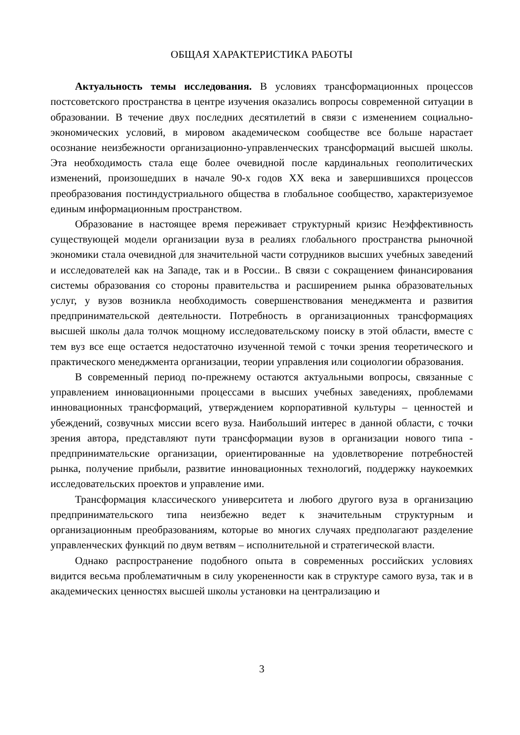ОБЩАЯ ХАРАКТЕРИСТИКА РАБОТЫ
Актуальность темы исследования. В условиях трансформационных процессов постсоветского пространства в центре изучения оказались вопросы современной ситуации в образовании. В течение двух последних десятилетий в связи с изменением социально-экономических условий, в мировом академическом сообществе все больше нарастает осознание неизбежности организационно-управленческих трансформаций высшей школы. Эта необходимость стала еще более очевидной после кардинальных геополитических изменений, произошедших в начале 90-х годов XX века и завершившихся процессов преобразования постиндустриального общества в глобальное сообщество, характеризуемое единым информационным пространством.
Образование в настоящее время переживает структурный кризис Неэффективность существующей модели организации вуза в реалиях глобального пространства рыночной экономики стала очевидной для значительной части сотрудников высших учебных заведений и исследователей как на Западе, так и в России.. В связи с сокращением финансирования системы образования со стороны правительства и расширением рынка образовательных услуг, у вузов возникла необходимость совершенствования менеджмента и развития предпринимательской деятельности. Потребность в организационных трансформациях высшей школы дала толчок мощному исследовательскому поиску в этой области, вместе с тем вуз все еще остается недостаточно изученной темой с точки зрения теоретического и практического менеджмента организации, теории управления или социологии образования.
В современный период по-прежнему остаются актуальными вопросы, связанные с управлением инновационными процессами в высших учебных заведениях, проблемами инновационных трансформаций, утверждением корпоративной культуры – ценностей и убеждений, созвучных миссии всего вуза. Наибольший интерес в данной области, с точки зрения автора, представляют пути трансформации вузов в организации нового типа - предпринимательские организации, ориентированные на удовлетворение потребностей рынка, получение прибыли, развитие инновационных технологий, поддержку наукоемких исследовательских проектов и управление ими.
Трансформация классического университета и любого другого вуза в организацию предпринимательского типа неизбежно ведет к значительным структурным и организационным преобразованиям, которые во многих случаях предполагают разделение управленческих функций по двум ветвям – исполнительной и стратегической власти.
Однако распространение подобного опыта в современных российских условиях видится весьма проблематичным в силу укорененности как в структуре самого вуза, так и в академических ценностях высшей школы установки на централизацию и
3